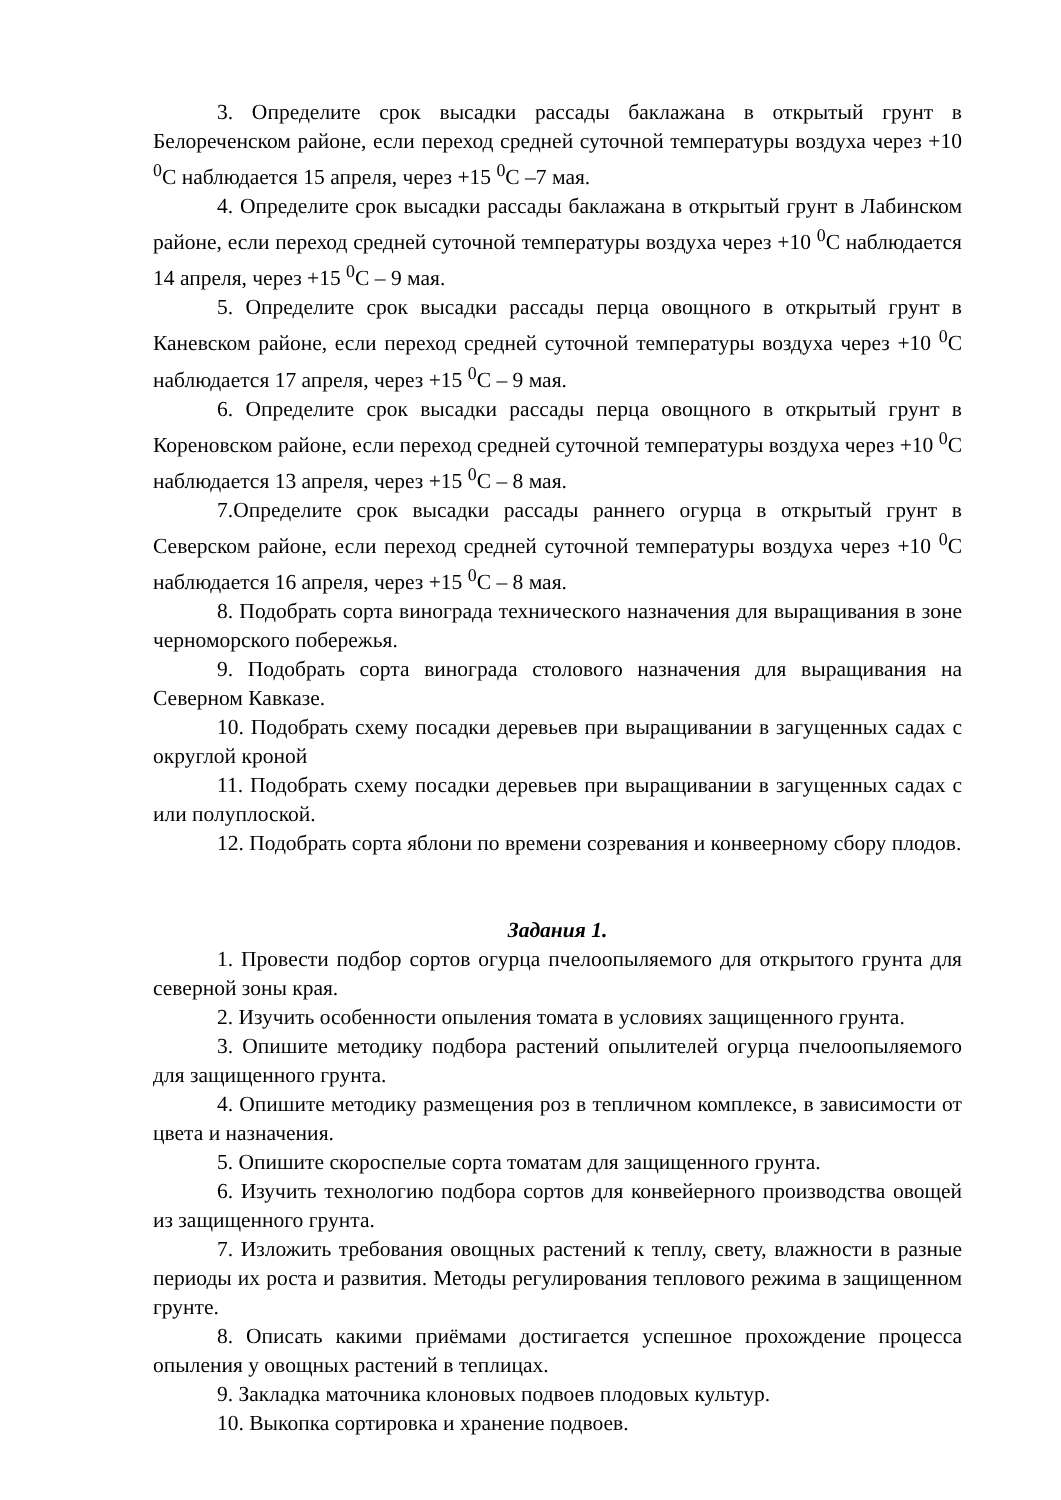3. Определите срок высадки рассады баклажана в открытый грунт в Белореченском районе, если переход средней суточной температуры воздуха через +10 <sup>0</sup>С наблюдается 15 апреля, через +15 <sup>0</sup>С –7 мая.
4. Определите срок высадки рассады баклажана в открытый грунт в Лабинском районе, если переход средней суточной температуры воздуха через +10 <sup>0</sup>С наблюдается 14 апреля, через +15 <sup>0</sup>С – 9 мая.
5. Определите срок высадки рассады перца овощного в открытый грунт в Каневском районе, если переход средней суточной температуры воздуха через +10 <sup>0</sup>С наблюдается 17 апреля, через +15 <sup>0</sup>С – 9 мая.
6. Определите срок высадки рассады перца овощного в открытый грунт в Кореновском районе, если переход средней суточной температуры воздуха через +10 <sup>0</sup>С наблюдается 13 апреля, через +15 <sup>0</sup>С – 8 мая.
7.Определите срок высадки рассады раннего огурца в открытый грунт в Северском районе, если переход средней суточной температуры воздуха через +10 <sup>0</sup>С наблюдается 16 апреля, через +15 <sup>0</sup>С – 8 мая.
8. Подобрать сорта винограда технического назначения для выращивания в зоне черноморского побережья.
9. Подобрать сорта винограда столового назначения для выращивания на Северном Кавказе.
10. Подобрать схему посадки деревьев при выращивании в загущенных садах с округлой кроной
11. Подобрать схему посадки деревьев при выращивании в загущенных садах с или полуплоской.
12. Подобрать сорта яблони по времени созревания и конвеерному сбору плодов.
Задания 1.
1. Провести подбор сортов огурца пчелоопыляемого для открытого грунта для северной зоны края.
2. Изучить особенности опыления томата в условиях защищенного грунта.
3. Опишите методику подбора растений опылителей огурца пчелоопыляемого для защищенного грунта.
4. Опишите методику размещения роз в тепличном комплексе, в зависимости от цвета и назначения.
5. Опишите скороспелые сорта томатам для защищенного грунта.
6. Изучить технологию подбора сортов для конвейерного производства овощей из защищенного грунта.
7. Изложить требования овощных растений к теплу, свету, влажности в разные периоды их роста и развития. Методы регулирования теплового режима в защищенном грунте.
8. Описать какими приёмами достигается успешное прохождение процесса опыления у овощных растений в теплицах.
9. Закладка маточника клоновых подвоев плодовых культур.
10. Выкопка сортировка и хранение подвоев.